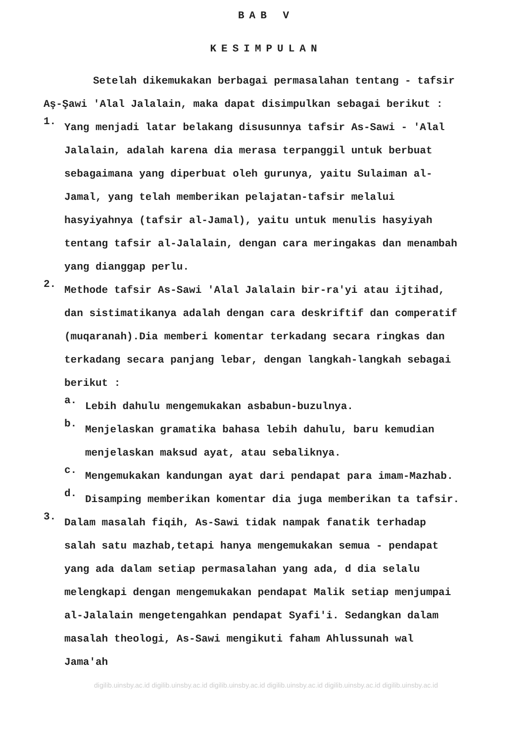BAB V
KESIMPULAN
Setelah dikemukakan berbagai permasalahan tentang - tafsir Aş-Şawi 'Alal Jalalain, maka dapat disimpulkan sebagai berikut :
1.
Yang menjadi latar belakang disusunnya tafsir As-Sawi - 'Alal Jalalain, adalah karena dia merasa terpanggil untuk berbuat sebagaimana yang diperbuat oleh gurunya, yaitu Sulaiman al-Jamal, yang telah memberikan pelajatan-tafsir melalui hasyiyahnya (tafsir al-Jamal), yaitu untuk menulis hasyiyah tentang tafsir al-Jalalain, dengan cara meringakas dan menambah yang dianggap perlu.
2.
Methode tafsir As-Sawi 'Alal Jalalain bir-ra'yi atau ijtihad, dan sistimatikanya adalah dengan cara deskriftif dan comperatif (muqaranah).Dia memberi komentar terkadang secara ringkas dan terkadang secara panjang lebar, dengan langkah-langkah sebagai berikut :
a.
Lebih dahulu mengemukakan asbabun-buzulnya.
b.
Menjelaskan gramatika bahasa lebih dahulu, baru kemudian menjelaskan maksud ayat, atau sebaliknya.
c.
Mengemukakan kandungan ayat dari pendapat para imam-Mazhab.
d.
Disamping memberikan komentar dia juga memberikan ta tafsir.
3.
Dalam masalah fiqih, As-Sawi tidak nampak fanatik terhadap salah satu mazhab,tetapi hanya mengemukakan semua - pendapat yang ada dalam setiap permasalahan yang ada, d dia selalu melengkapi dengan mengemukakan pendapat Malik setiap menjumpai al-Jalalain mengetengahkan pendapat Syafi'i. Sedangkan dalam masalah theologi, As-Sawi mengikuti faham Ahlussunah wal Jama'ah
digilib.uinsby.ac.id digilib.uinsby.ac.id digilib.uinsby.ac.id digilib.uinsby.ac.id digilib.uinsby.ac.id digilib.uinsby.ac.id